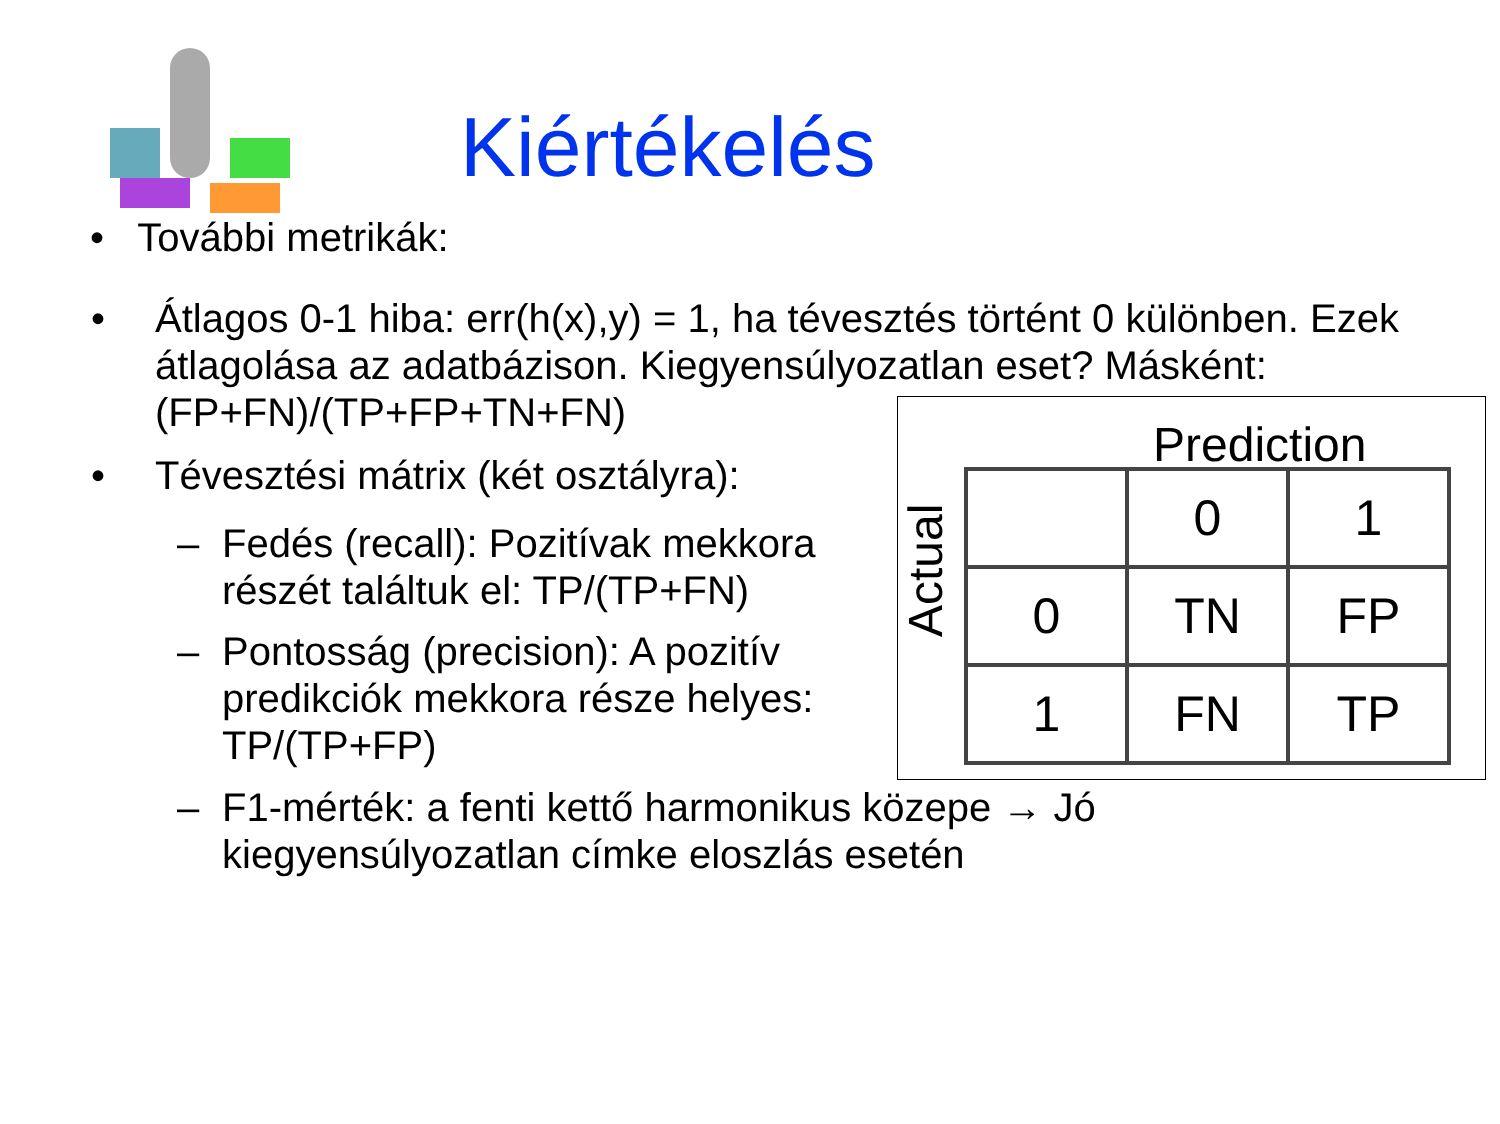Kiértékelés
• További metrikák:
• Átlagos 0-1 hiba: err(h(x),y) = 1, ha tévesztés történt 0 különben. Ezek átlagolása az adatbázison. Kiegyensúlyozatlan eset? Másként: (FP+FN)/(TP+FP+TN+FN)
• Tévesztési mátrix (két osztályra):
– Fedés (recall): Pozitívak mekkora részét találtuk el: TP/(TP+FN)
– Pontosság (precision): A pozitív predikciók mekkora része helyes: TP/(TP+FP)
– F1-mérték: a fenti kettő harmonikus közepe → Jó kiegyensúlyozatlan címke eloszlás esetén
Prediction
Actual
| | 0 | 1 |
| 0 | TN | FP |
| 1 | FN | TP |